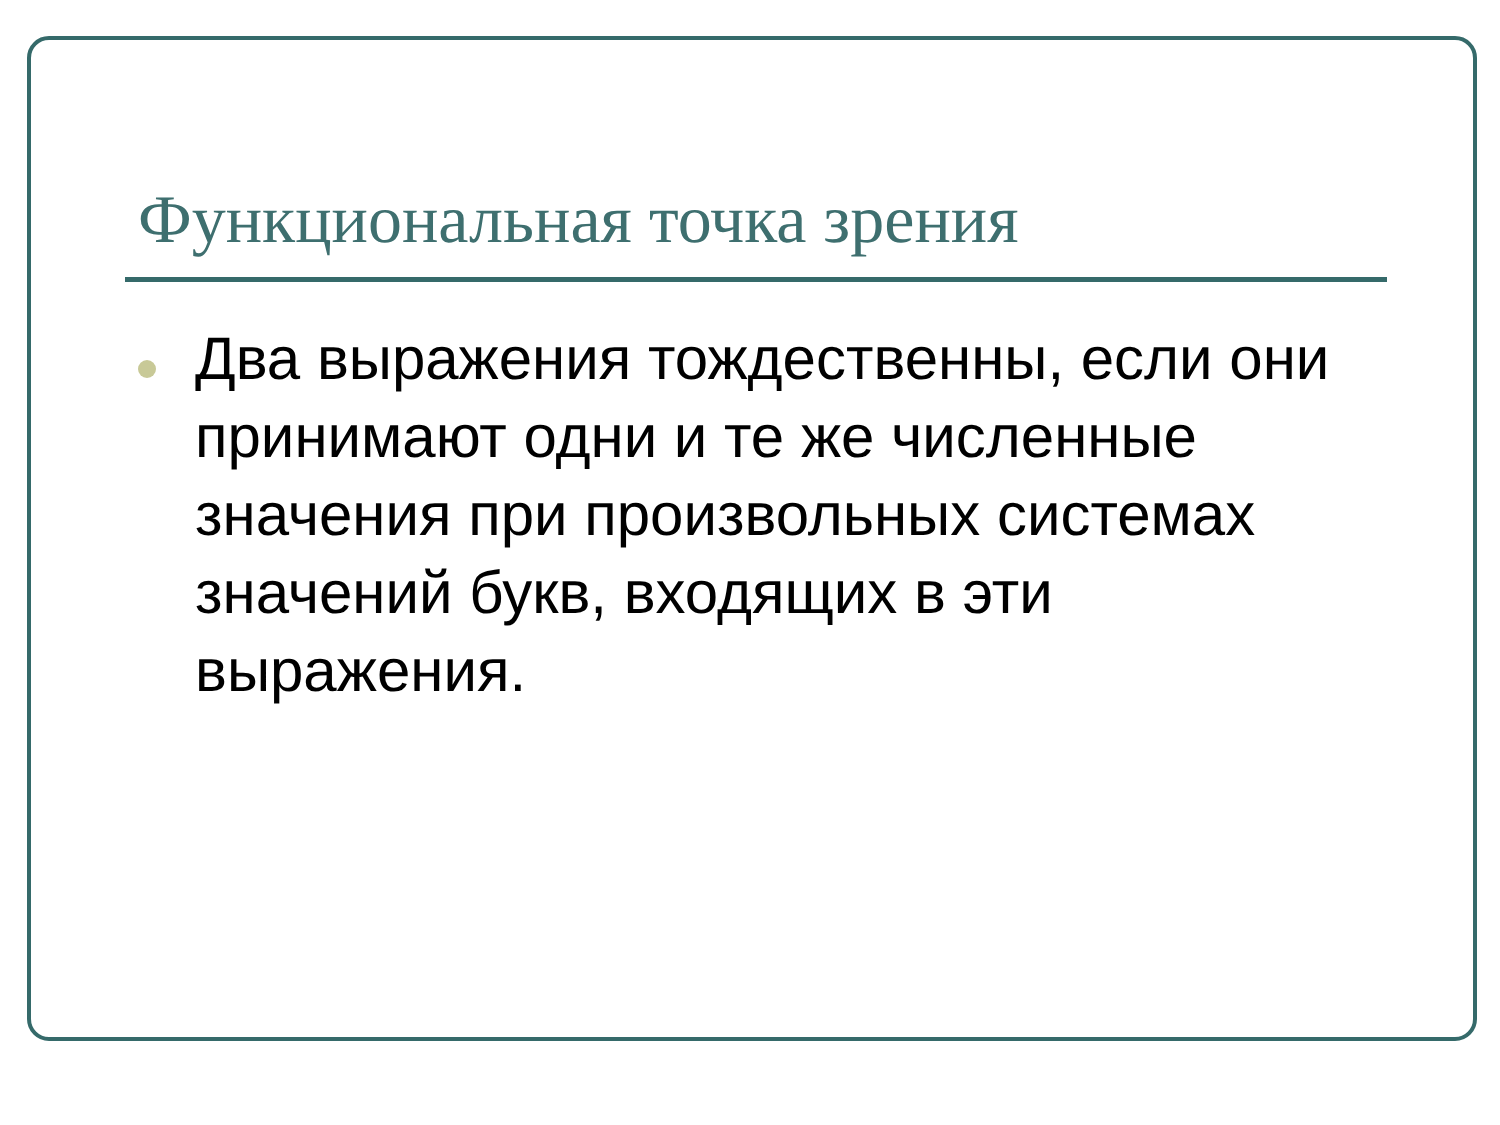Функциональная точка зрения
Два выражения тождественны, если они принимают одни и те же численные значения при произвольных системах значений букв, входящих в эти выражения.